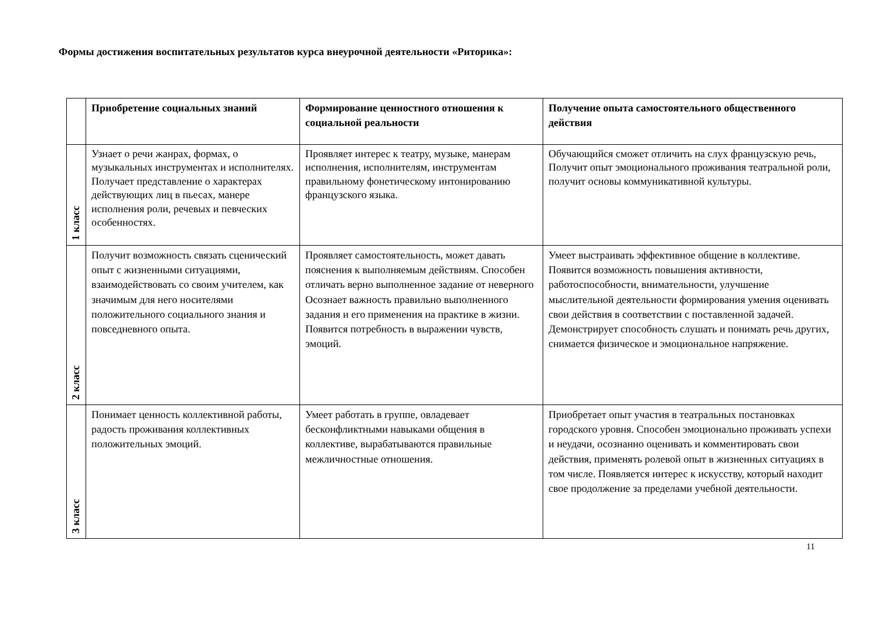Формы достижения воспитательных результатов курса внеурочной деятельности «Риторика»:
| | Приобретение социальных знаний | Формирование ценностного отношения к социальной реальности | Получение опыта самостоятельного общественного действия |
| --- | --- | --- | --- |
| 1 класс | Узнает о речи жанрах, формах, о музыкальных инструментах и исполнителях. Получает представление о характерах действующих лиц в пьесах, манере исполнения роли, речевых и певческих особенностях. | Проявляет интерес к театру, музыке, манерам исполнения, исполнителям, инструментам правильному фонетическому интонированию французского языка. | Обучающийся сможет отличить на слух французскую речь, Получит опыт эмоционального проживания театральной роли, получит основы коммуникативной культуры. |
| 2 класс | Получит возможность связать сценический опыт с жизненными ситуациями, взаимодействовать со своим учителем, как значимым для него носителями положительного социального знания и повседневного опыта. | Проявляет самостоятельность, может давать пояснения к выполняемым действиям. Способен отличать верно выполненное задание от неверного Осознает важность правильно выполненного задания и его применения на практике в жизни. Появится потребность в выражении чувств, эмоций. | Умеет выстраивать эффективное общение в коллективе. Появится возможность повышения активности, работоспособности, внимательности, улучшение мыслительной деятельности формирования умения оценивать свои действия в соответствии с поставленной задачей. Демонстрирует способность слушать и понимать речь других, снимается физическое и эмоциональное напряжение. |
| 3 класс | Понимает ценность коллективной работы, радость проживания коллективных положительных эмоций. | Умеет работать в группе, овладевает бесконфликтными навыками общения в коллективе, вырабатываются правильные межличностные отношения. | Приобретает опыт участия в театральных постановках городского уровня. Способен эмоционально проживать успехи и неудачи, осознанно оценивать и комментировать свои действия, применять ролевой опыт в жизненных ситуациях в том числе. Появляется интерес к искусству, который находит свое продолжение за пределами учебной деятельности. |
11